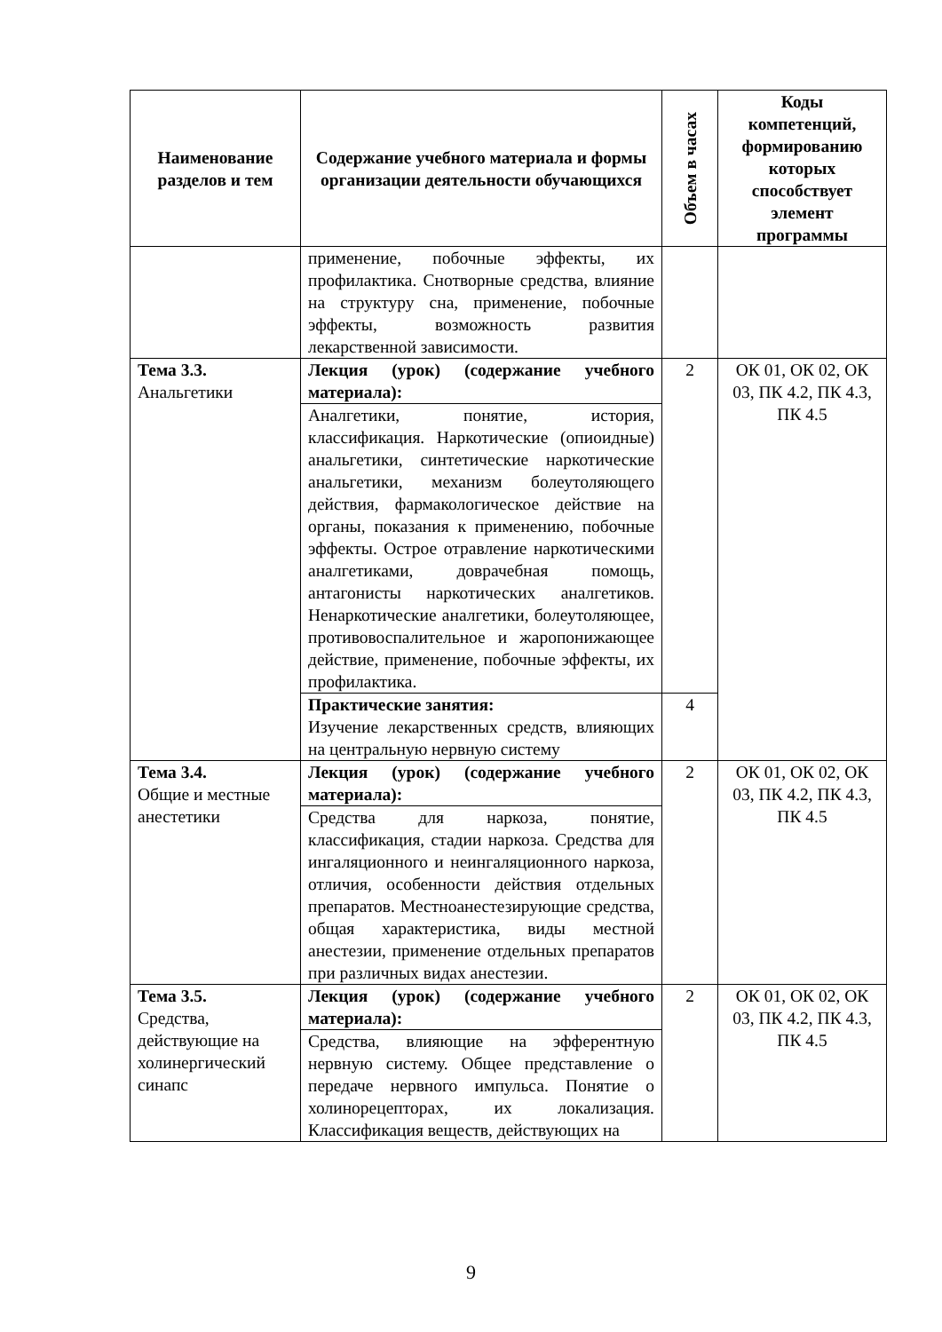| Наименование разделов и тем | Содержание учебного материала и формы организации деятельности обучающихся | Объем в часах | Коды компетенций, формированию которых способствует элемент программы |
| --- | --- | --- | --- |
| | применение, побочные эффекты, их профилактика. Снотворные средства, влияние на структуру сна, применение, побочные эффекты, возможность развития лекарственной зависимости. | | |
| Тема 3.3. Анальгетики | Лекция (урок) (содержание учебного материала): | 2 | ОК 01, ОК 02, ОК 03, ПК 4.2, ПК 4.3, ПК 4.5 |
| | Аналгетики, понятие, история, классификация. Наркотические (опиоидные) анальгетики, синтетические наркотические анальгетики, механизм болеутоляющего действия, фармакологическое действие на органы, показания к применению, побочные эффекты. Острое отравление наркотическими аналгетиками, доврачебная помощь, антагонисты наркотических аналгетиков. Ненаркотические аналгетики, болеутоляющее, противовоспалительное и жаропонижающее действие, применение, побочные эффекты, их профилактика. | | |
| | Практические занятия: Изучение лекарственных средств, влияющих на центральную нервную систему | 4 | |
| Тема 3.4. Общие и местные анестетики | Лекция (урок) (содержание учебного материала): | 2 | ОК 01, ОК 02, ОК 03, ПК 4.2, ПК 4.3, ПК 4.5 |
| | Средства для наркоза, понятие, классификация, стадии наркоза. Средства для ингаляционного и неингаляционного наркоза, отличия, особенности действия отдельных препаратов. Местноанестезирующие средства, общая характеристика, виды местной анестезии, применение отдельных препаратов при различных видах анестезии. | | |
| Тема 3.5. Средства, действующие на холинергический синапс | Лекция (урок) (содержание учебного материала): | 2 | ОК 01, ОК 02, ОК 03, ПК 4.2, ПК 4.3, ПК 4.5 |
| | Средства, влияющие на эфферентную нервную систему. Общее представление о передаче нервного импульса. Понятие о холинорецепторах, их локализация. Классификация веществ, действующих на | | |
9